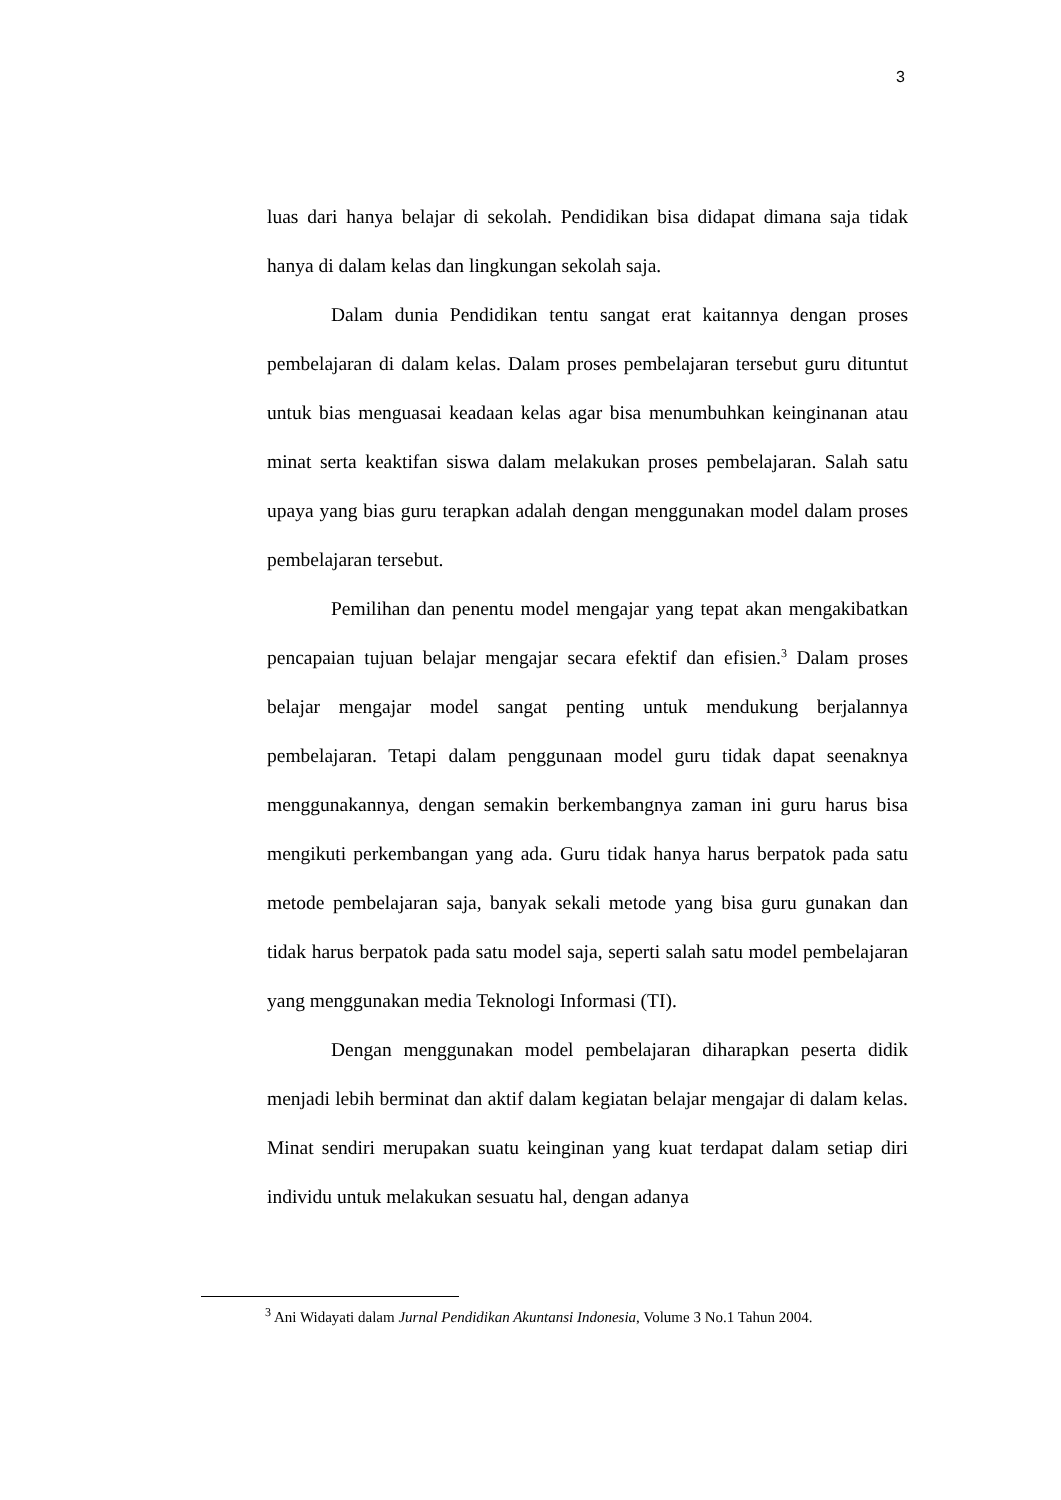3
luas dari hanya belajar di sekolah. Pendidikan bisa didapat dimana saja tidak hanya di dalam kelas dan lingkungan sekolah saja.
Dalam dunia Pendidikan tentu sangat erat kaitannya dengan proses pembelajaran di dalam kelas. Dalam proses pembelajaran tersebut guru dituntut untuk bias menguasai keadaan kelas agar bisa menumbuhkan keinginanan atau minat serta keaktifan siswa dalam melakukan proses pembelajaran. Salah satu upaya yang bias guru terapkan adalah dengan menggunakan model dalam proses pembelajaran tersebut.
Pemilihan dan penentu model mengajar yang tepat akan mengakibatkan pencapaian tujuan belajar mengajar secara efektif dan efisien.<sup>3</sup> Dalam proses belajar mengajar model sangat penting untuk mendukung berjalannya pembelajaran. Tetapi dalam penggunaan model guru tidak dapat seenaknya menggunakannya, dengan semakin berkembangnya zaman ini guru harus bisa mengikuti perkembangan yang ada. Guru tidak hanya harus berpatok pada satu metode pembelajaran saja, banyak sekali metode yang bisa guru gunakan dan tidak harus berpatok pada satu model saja, seperti salah satu model pembelajaran yang menggunakan media Teknologi Informasi (TI).
Dengan menggunakan model pembelajaran diharapkan peserta didik menjadi lebih berminat dan aktif dalam kegiatan belajar mengajar di dalam kelas. Minat sendiri merupakan suatu keinginan yang kuat terdapat dalam setiap diri individu untuk melakukan sesuatu hal, dengan adanya
<sup>3</sup> Ani Widayati dalam Jurnal Pendidikan Akuntansi Indonesia, Volume 3 No.1 Tahun 2004.